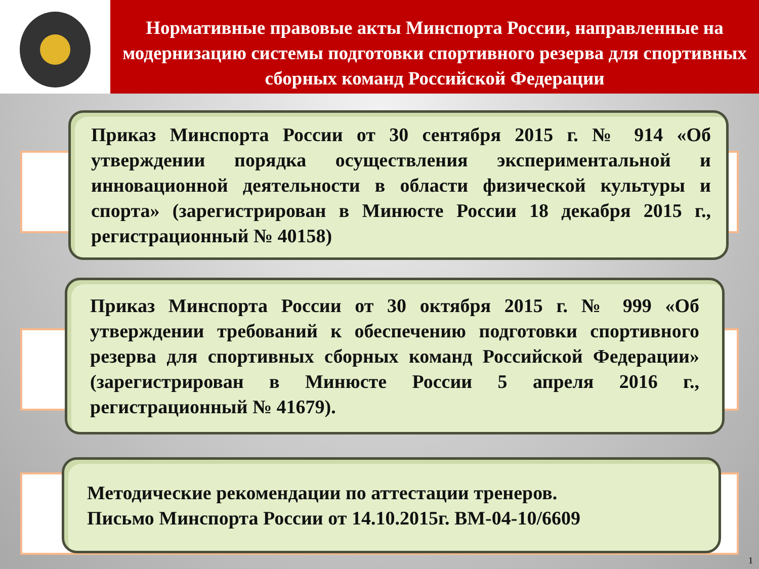Нормативные правовые акты Минспорта России, направленные на модернизацию системы подготовки спортивного резерва для спортивных сборных команд Российской Федерации
Приказ Минспорта России от 30 сентября 2015 г. № 914 «Об утверждении порядка осуществления экспериментальной и инновационной деятельности в области физической культуры и спорта» (зарегистрирован в Минюсте России 18 декабря 2015 г., регистрационный № 40158)
Приказ Минспорта России от 30 октября 2015 г. № 999 «Об утверждении требований к обеспечению подготовки спортивного резерва для спортивных сборных команд Российской Федерации» (зарегистрирован в Минюсте России 5 апреля 2016 г., регистрационный № 41679).
Методические рекомендации по аттестации тренеров.
Письмо Минспорта России от 14.10.2015г. ВМ-04-10/6609
1